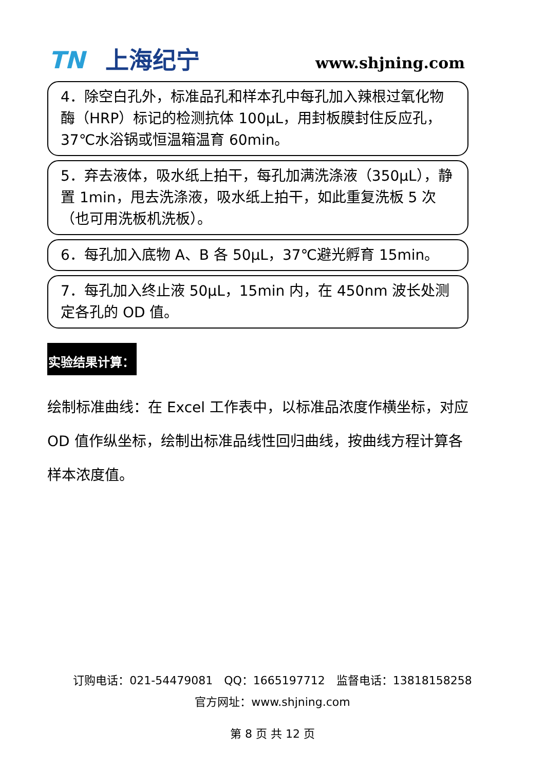TN 上海纪宁 www.shjning.com
4．除空白孔外，标准品孔和样本孔中每孔加入辣根过氧化物酶（HRP）标记的检测抗体 100μL，用封板膜封住反应孔，37℃水浴锅或恒温箱温育 60min。
5．弃去液体，吸水纸上拍干，每孔加满洗涤液（350μL），静置 1min，甩去洗涤液，吸水纸上拍干，如此重复洗板 5 次（也可用洗板机洗板）。
6．每孔加入底物 A、B 各 50μL，37℃避光孵育 15min。
7．每孔加入终止液 50μL，15min 内，在 450nm 波长处测定各孔的 OD 值。
实验结果计算：
绘制标准曲线：在 Excel 工作表中，以标准品浓度作横坐标，对应 OD 值作纵坐标，绘制出标准品线性回归曲线，按曲线方程计算各样本浓度值。
订购电话：021-54479081　QQ：1665197712　监督电话：13818158258
官方网址：www.shjning.com
第 8 页 共 12 页